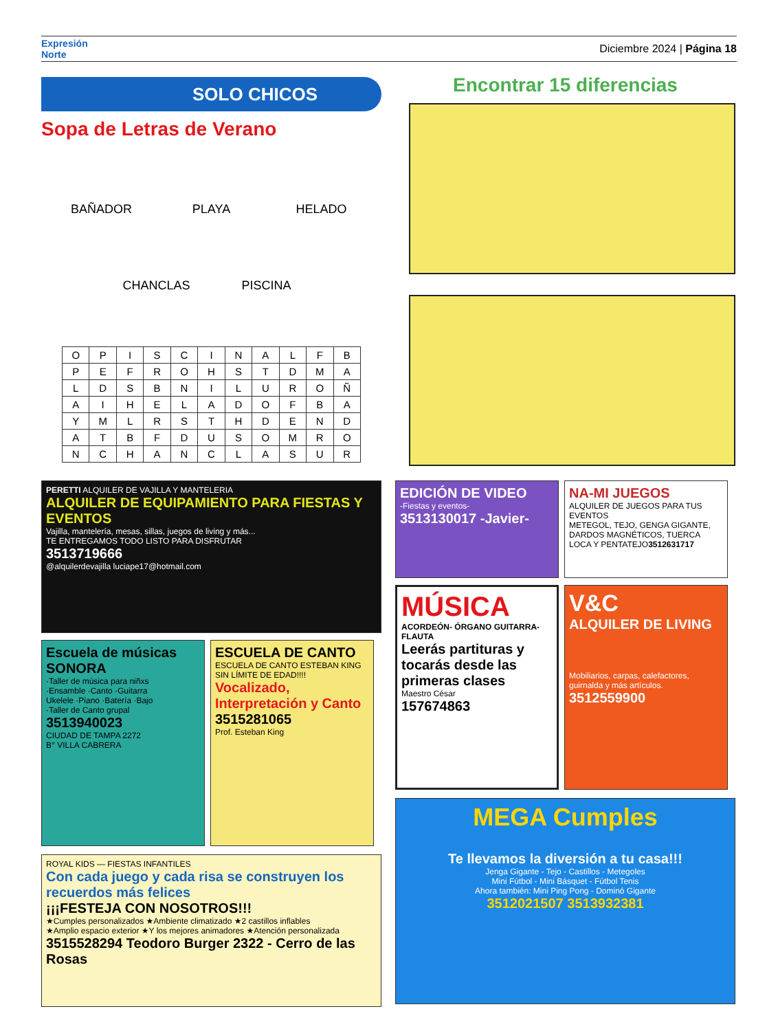Expresión
Norte
Diciembre 2024 | Página 18
SOLO CHICOS
Sopa de Letras de Verano
BAÑADOR
PLAYA
HELADO
CHANCLAS
PISCINA
| O | P | I | S | C | I | N | A | L | F | B |
| P | E | F | R | O | H | S | T | D | M | A |
| L | D | S | B | N | I | L | U | R | O | Ñ |
| A | I | H | E | L | A | D | O | F | B | A |
| Y | M | L | R | S | T | H | D | E | N | D |
| A | T | B | F | D | U | S | O | M | R | O |
| N | C | H | A | N | C | L | A | S | U | R |
Encontrar 15 diferencias
PERETTI ALQUILER DE VAJILLA Y MANTELERIA
ALQUILER DE EQUIPAMIENTO PARA FIESTAS Y EVENTOS
Vajilla, mantelería, mesas, sillas, juegos de living y más...
TE ENTREGAMOS TODO LISTO PARA DISFRUTAR
3513719666
@alquilerdevajilla luciape17@hotmail.com
Escuela de músicas SONORA
·Taller de música para niñxs
·Ensamble ·Canto ·Guitarra
Ukelele ·Piano ·Batería ·Bajo
·Taller de Canto grupal
3513940023
CIUDAD DE TAMPA 2272
B° VILLA CABRERA
ESCUELA DE CANTO
ESCUELA DE CANTO ESTEBAN KING
SIN LÍMITE DE EDAD!!!!
Vocalizado, Interpretación y Canto
3515281065
Prof. Esteban King
ROYAL KIDS — FIESTAS INFANTILES
Con cada juego y cada risa se construyen los recuerdos más felices
¡¡¡FESTEJA CON NOSOTROS!!!
★Cumples personalizados ★Ambiente climatizado ★2 castillos inflables
★Amplio espacio exterior ★Y los mejores animadores ★Atención personalizada
3515528294 Teodoro Burger 2322 - Cerro de las Rosas
EDICIÓN DE VIDEO
-Fiestas y eventos-
3513130017 -Javier-
NA-MI JUEGOS
ALQUILER DE JUEGOS PARA TUS EVENTOS
METEGOL, TEJO, GENGA GIGANTE, DARDOS MAGNÉTICOS, TUERCA LOCA Y PENTATEJO3512631717
MÚSICA
ACORDEÓN- ÓRGANO GUITARRA- FLAUTA
Leerás partituras y tocarás desde las primeras clases
Maestro César
157674863
V&C
ALQUILER DE LIVING
Mobiliarios, carpas, calefactores, guirnalda y más artículos.
3512559900
MEGA Cumples
Te llevamos la diversión a tu casa!!!
Jenga Gigante - Tejo - Castillos - Metegoles
Mini Fútbol - Mini Básquet - Fútbol Tenis
Ahora también: Mini Ping Pong - Dominó Gigante
3512021507 3513932381